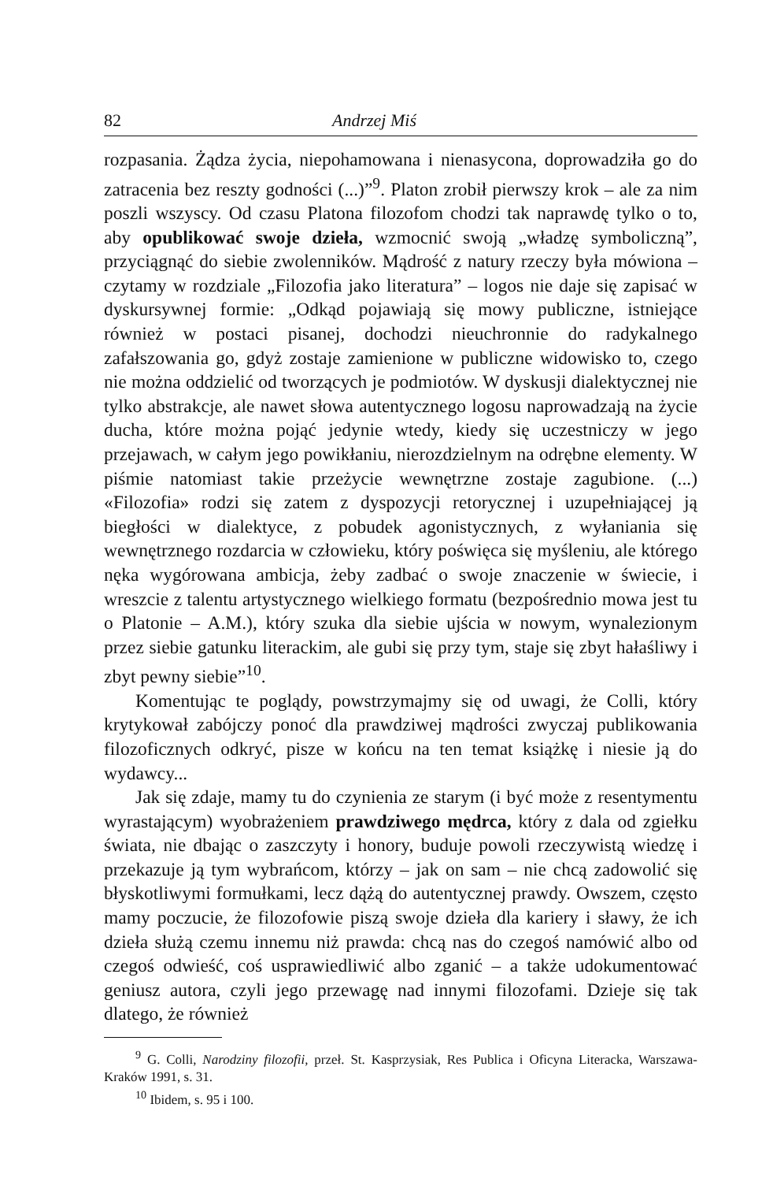82 Andrzej Miś
rozpasania. Żądza życia, niepohamowana i nienasycona, doprowadziła go do zatracenia bez reszty godności (...)”<sup>9</sup>. Platon zrobił pierwszy krok – ale za nim poszli wszyscy. Od czasu Platona filozofom chodzi tak naprawdę tylko o to, aby opublikować swoje dzieła, wzmocnić swoją „władzę symboliczną”, przyciągnąć do siebie zwolenników. Mądrość z natury rzeczy była mówiona – czytamy w rozdziale „Filozofia jako literatura” – logos nie daje się zapisać w dyskursywnej formie: „Odkąd pojawiają się mowy publiczne, istniejące również w postaci pisanej, dochodzi nieuchronnie do radykalnego zafałszowania go, gdyż zostaje zamienione w publiczne widowisko to, czego nie można oddzielić od tworzących je podmiotów. W dyskusji dialektycznej nie tylko abstrakcje, ale nawet słowa autentycznego logosu naprowadzają na życie ducha, które można pojąć jedynie wtedy, kiedy się uczestniczy w jego przejawach, w całym jego powikłaniu, nierozdzielnym na odrębne elementy. W piśmie natomiast takie przeżycie wewnętrzne zostaje zagubione. (...) «Filozofia» rodzi się zatem z dyspozycji retorycznej i uzupełniającej ją biegłości w dialektyce, z pobudek agonistycznych, z wyłaniania się wewnętrznego rozdarcia w człowieku, który poświęca się myśleniu, ale którego nęka wygórowana ambicja, żeby zadbać o swoje znaczenie w świecie, i wreszcie z talentu artystycznego wielkiego formatu (bezpośrednio mowa jest tu o Platonie – A.M.), który szuka dla siebie ujścia w nowym, wynalezionym przez siebie gatunku literackim, ale gubi się przy tym, staje się zbyt hałaśliwy i zbyt pewny siebie”<sup>10</sup>.
Komentując te poglądy, powstrzymajmy się od uwagi, że Colli, który krytykował zabójczy ponoć dla prawdziwej mądrości zwyczaj publikowania filozoficznych odkryć, pisze w końcu na ten temat książkę i niesie ją do wydawcy...
Jak się zdaje, mamy tu do czynienia ze starym (i być może z resentymentu wyrastającym) wyobrażeniem prawdziwego mędrca, który z dala od zgiełku świata, nie dbając o zaszczyty i honory, buduje powoli rzeczywistą wiedzę i przekazuje ją tym wybrańcom, którzy – jak on sam – nie chcą zadowolić się błyskotliwymi formułkami, lecz dążą do autentycznej prawdy. Owszem, często mamy poczucie, że filozofowie piszą swoje dzieła dla kariery i sławy, że ich dzieła służą czemu innemu niż prawda: chcą nas do czegoś namówić albo od czegoś odwieść, coś usprawiedliwić albo zganić – a także udokumentować geniusz autora, czyli jego przewagę nad innymi filozofami. Dzieje się tak dlatego, że również
<sup>9</sup> G. Colli, Narodziny filozofii, przeł. St. Kasprzysiak, Res Publica i Oficyna Literacka, Warszawa-Kraków 1991, s. 31.
<sup>10</sup> Ibidem, s. 95 i 100.